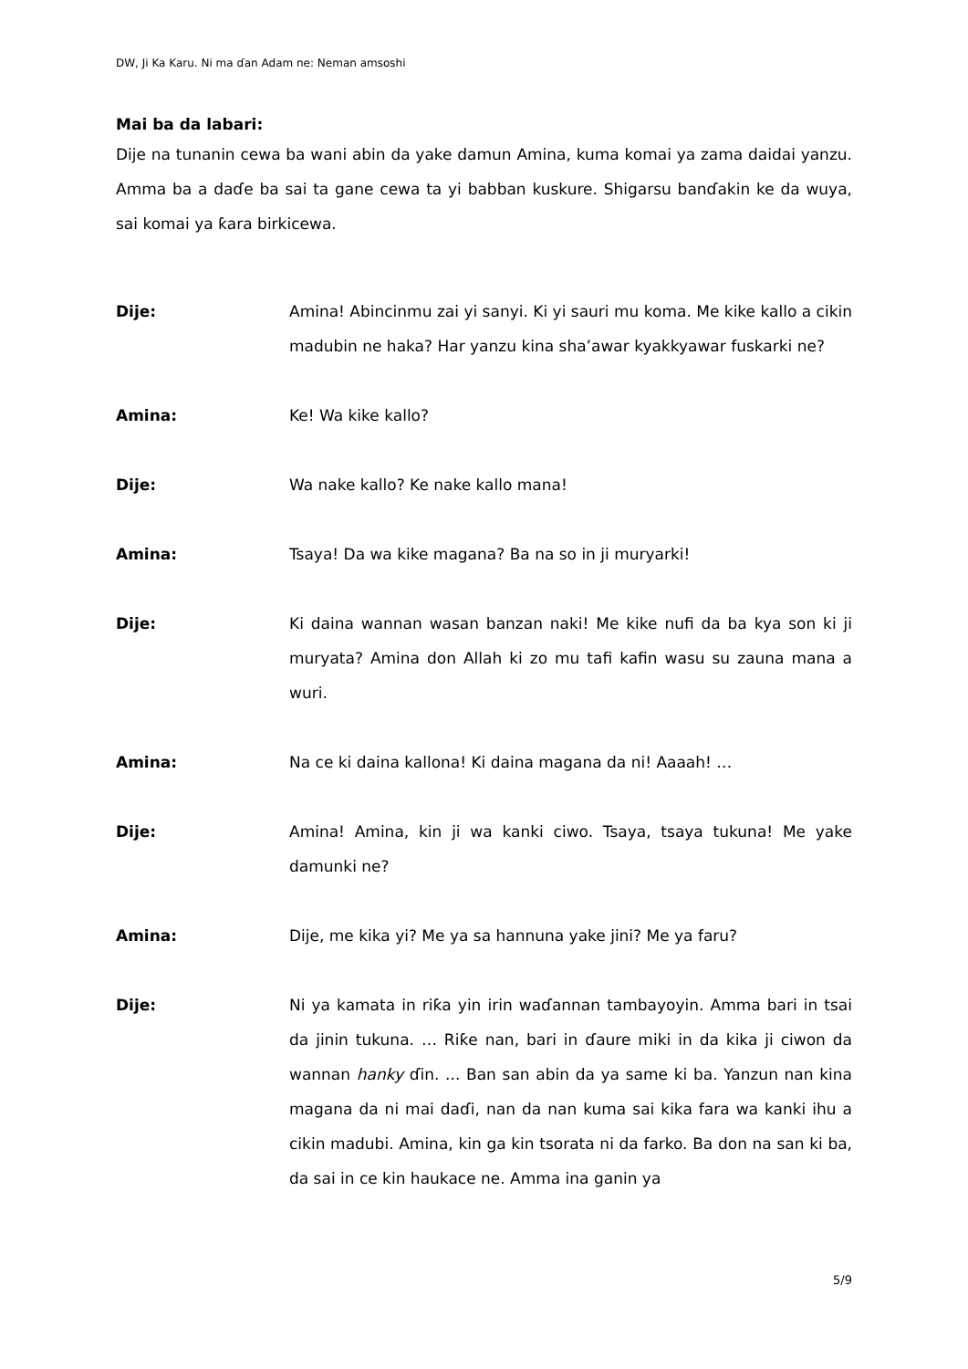DW, Ji Ka Karu. Ni ma ɗan Adam ne: Neman amsoshi
Mai ba da labari:
Dije na tunanin cewa ba wani abin da yake damun Amina, kuma komai ya zama daidai yanzu. Amma ba a daɗe ba sai ta gane cewa ta yi babban kuskure. Shigarsu banɗakin ke da wuya, sai komai ya ƙara birkicewa.
Dije: Amina! Abincinmu zai yi sanyi. Ki yi sauri mu koma. Me kike kallo a cikin madubin ne haka? Har yanzu kina sha’awar kyakkyawar fuskarki ne?
Amina: Ke! Wa kike kallo?
Dije: Wa nake kallo? Ke nake kallo mana!
Amina: Tsaya! Da wa kike magana? Ba na so in ji muryarki!
Dije: Ki daina wannan wasan banzan naki! Me kike nufi da ba kya son ki ji muryata? Amina don Allah ki zo mu tafi kafin wasu su zauna mana a wuri.
Amina: Na ce ki daina kallona! Ki daina magana da ni! Aaaah! …
Dije: Amina! Amina, kin ji wa kanki ciwo. Tsaya, tsaya tukuna! Me yake damunki ne?
Amina: Dije, me kika yi? Me ya sa hannuna yake jini? Me ya faru?
Dije: Ni ya kamata in riƙa yin irin waɗannan tambayoyin. Amma bari in tsai da jinin tukuna. … Riƙe nan, bari in ɗaure miki in da kika ji ciwon da wannan hanky ɗin. ... Ban san abin da ya same ki ba. Yanzun nan kina magana da ni mai daɗi, nan da nan kuma sai kika fara wa kanki ihu a cikin madubi. Amina, kin ga kin tsorata ni da farko. Ba don na san ki ba, da sai in ce kin haukace ne. Amma ina ganin ya
5/9